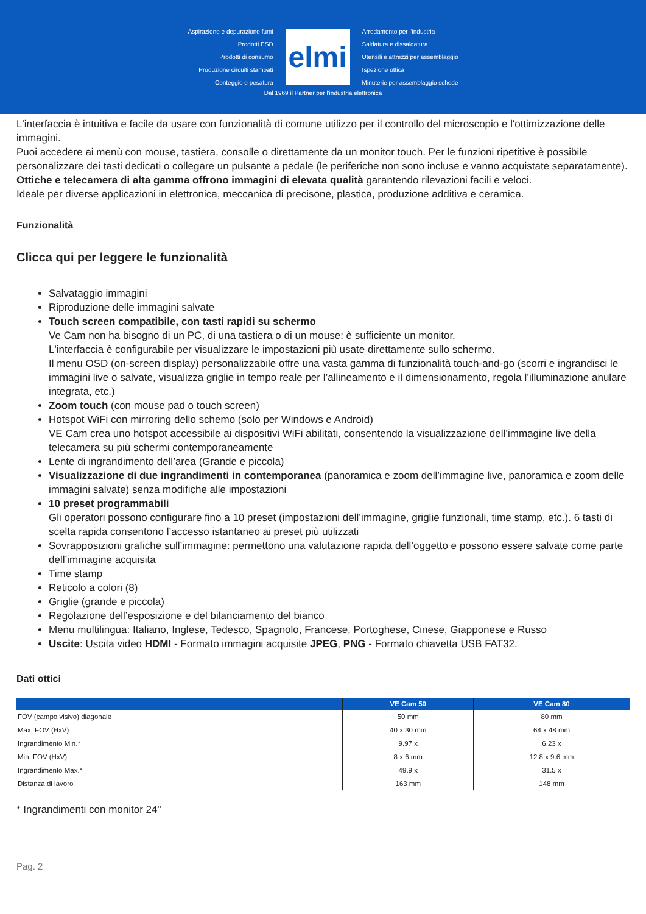Aspirazione e depurazione fumi
Prodotti ESD
Prodotti di consumo
Produzione circuiti stampati
Conteggio e pesatura
elmi
Arredamento per l'industria
Saldatura e dissaldatura
Utensili e attrezzi per assemblaggio
Ispezione ottica
Minuterie per assemblaggio schede
Dal 1969 il Partner per l'industria elettronica
L'interfaccia è intuitiva e facile da usare con funzionalità di comune utilizzo per il controllo del microscopio e l'ottimizzazione delle immagini.
Puoi accedere ai menù con mouse, tastiera, consolle o direttamente da un monitor touch. Per le funzioni ripetitive è possibile personalizzare dei tasti dedicati o collegare un pulsante a pedale (le periferiche non sono incluse e vanno acquistate separatamente).
Ottiche e telecamera di alta gamma offrono immagini di elevata qualità garantendo rilevazioni facili e veloci.
Ideale per diverse applicazioni in elettronica, meccanica di precisone, plastica, produzione additiva e ceramica.
Funzionalità
Clicca qui per leggere le funzionalità
Salvataggio immagini
Riproduzione delle immagini salvate
Touch screen compatibile, con tasti rapidi su schermo
Ve Cam non ha bisogno di un PC, di una tastiera o di un mouse: è sufficiente un monitor.
L'interfaccia è configurabile per visualizzare le impostazioni più usate direttamente sullo schermo.
Il menu OSD (on-screen display) personalizzabile offre una vasta gamma di funzionalità touch-and-go (scorri e ingrandisci le immagini live o salvate, visualizza griglie in tempo reale per l’allineamento e il dimensionamento, regola l’illuminazione anulare integrata, etc.)
Zoom touch (con mouse pad o touch screen)
Hotspot WiFi con mirroring dello schemo (solo per Windows e Android)
VE Cam crea uno hotspot accessibile ai dispositivi WiFi abilitati, consentendo la visualizzazione dell’immagine live della telecamera su più schermi contemporaneamente
Lente di ingrandimento dell’area (Grande e piccola)
Visualizzazione di due ingrandimenti in contemporanea (panoramica e zoom dell’immagine live, panoramica e zoom delle immagini salvate) senza modifiche alle impostazioni
10 preset programmabili
Gli operatori possono configurare fino a 10 preset (impostazioni dell’immagine, griglie funzionali, time stamp, etc.). 6 tasti di scelta rapida consentono l’accesso istantaneo ai preset più utilizzati
Sovrapposizioni grafiche sull’immagine: permettono una valutazione rapida dell’oggetto e possono essere salvate come parte dell’immagine acquisita
Time stamp
Reticolo a colori (8)
Griglie (grande e piccola)
Regolazione dell’esposizione e del bilanciamento del bianco
Menu multilingua: Italiano, Inglese, Tedesco, Spagnolo, Francese, Portoghese, Cinese, Giapponese e Russo
Uscite: Uscita video HDMI - Formato immagini acquisite JPEG, PNG - Formato chiavetta USB FAT32.
Dati ottici
| | VE Cam 50 | VE Cam 80 |
| --- | --- | --- |
| FOV (campo visivo) diagonale | 50 mm | 80 mm |
| Max. FOV (HxV) | 40 x 30 mm | 64 x 48 mm |
| Ingrandimento Min.* | 9.97 x | 6.23 x |
| Min. FOV (HxV) | 8 x 6 mm | 12.8 x 9.6 mm |
| Ingrandimento Max.* | 49.9 x | 31.5 x |
| Distanza di lavoro | 163 mm | 148 mm |
* Ingrandimenti con monitor 24"
Pag. 2